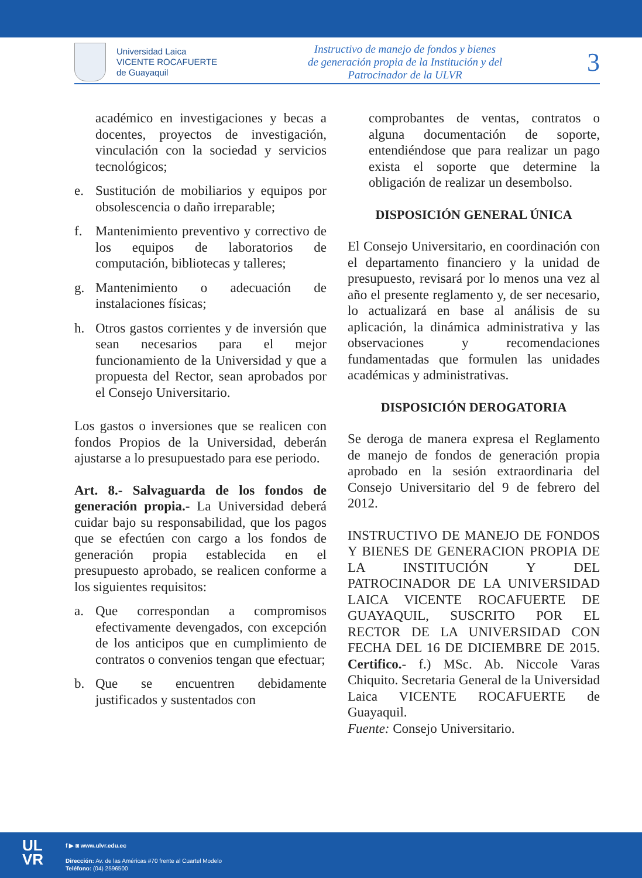Universidad Laica
VICENTE ROCAFUERTE
de Guayaquil
Instructivo de manejo de fondos y bienes
de generación propia de la Institución y del
Patrocinador de la ULVR
3
académico en investigaciones y becas a docentes, proyectos de investigación, vinculación con la sociedad y servicios tecnológicos;
e. Sustitución de mobiliarios y equipos por obsolescencia o daño irreparable;
f. Mantenimiento preventivo y correctivo de los equipos de laboratorios de computación, bibliotecas y talleres;
g. Mantenimiento o adecuación de instalaciones físicas;
h. Otros gastos corrientes y de inversión que sean necesarios para el mejor funcionamiento de la Universidad y que a propuesta del Rector, sean aprobados por el Consejo Universitario.
Los gastos o inversiones que se realicen con fondos Propios de la Universidad, deberán ajustarse a lo presupuestado para ese periodo.
Art. 8.- Salvaguarda de los fondos de generación propia.- La Universidad deberá cuidar bajo su responsabilidad, que los pagos que se efectúen con cargo a los fondos de generación propia establecida en el presupuesto aprobado, se realicen conforme a los siguientes requisitos:
a. Que correspondan a compromisos efectivamente devengados, con excepción de los anticipos que en cumplimiento de contratos o convenios tengan que efectuar;
b. Que se encuentren debidamente justificados y sustentados con
comprobantes de ventas, contratos o alguna documentación de soporte, entendiéndose que para realizar un pago exista el soporte que determine la obligación de realizar un desembolso.
DISPOSICIÓN GENERAL ÚNICA
El Consejo Universitario, en coordinación con el departamento financiero y la unidad de presupuesto, revisará por lo menos una vez al año el presente reglamento y, de ser necesario, lo actualizará en base al análisis de su aplicación, la dinámica administrativa y las observaciones y recomendaciones fundamentadas que formulen las unidades académicas y administrativas.
DISPOSICIÓN DEROGATORIA
Se deroga de manera expresa el Reglamento de manejo de fondos de generación propia aprobado en la sesión extraordinaria del Consejo Universitario del 9 de febrero del 2012.
INSTRUCTIVO DE MANEJO DE FONDOS Y BIENES DE GENERACION PROPIA DE LA INSTITUCIÓN Y DEL PATROCINADOR DE LA UNIVERSIDAD LAICA VICENTE ROCAFUERTE DE GUAYAQUIL, SUSCRITO POR EL RECTOR DE LA UNIVERSIDAD CON FECHA DEL 16 DE DICIEMBRE DE 2015. Certifico.- f.) MSc. Ab. Niccole Varas Chiquito. Secretaria General de la Universidad Laica VICENTE ROCAFUERTE de Guayaquil.
Fuente: Consejo Universitario.
UL
VR
f ▶ ◙ www.ulvr.edu.ec
Dirección: Av. de las Américas #70 frente al Cuartel Modelo
Teléfono: (04) 2596500